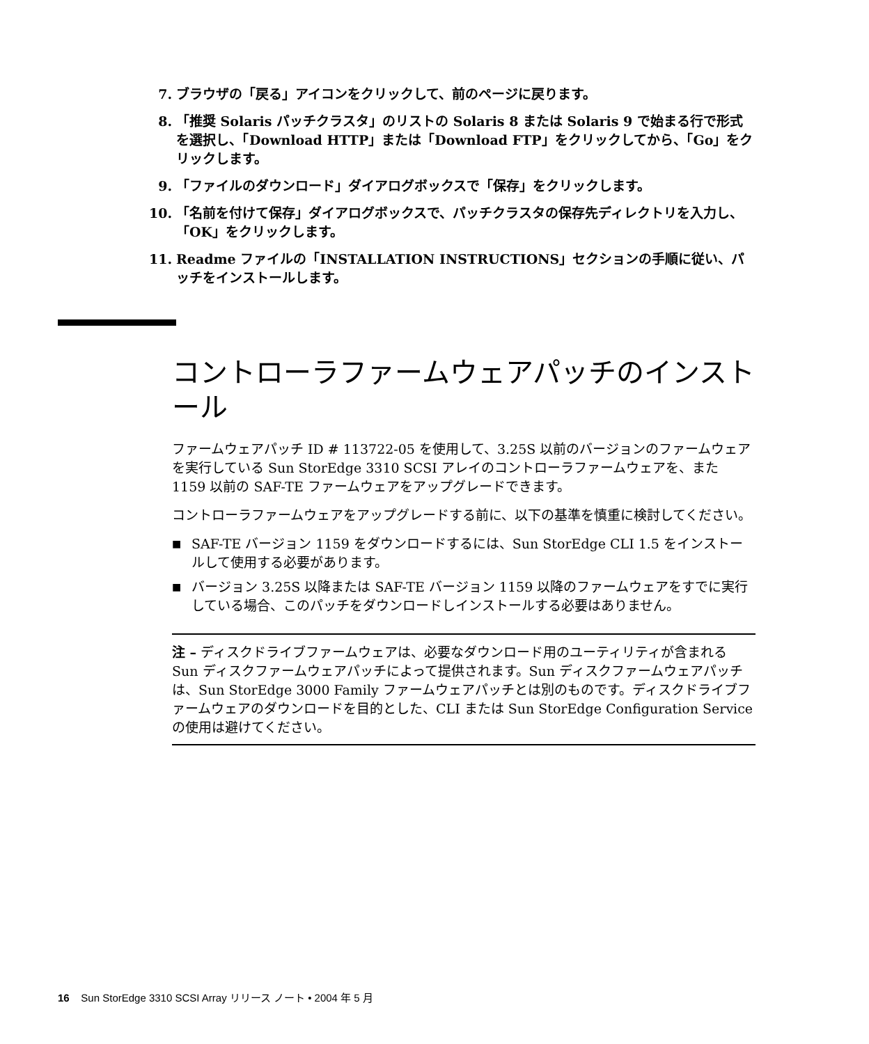7. ブラウザの「戻る」アイコンをクリックして、前のページに戻ります。
8. 「推奨 Solaris パッチクラスタ」のリストの Solaris 8 または Solaris 9 で始まる行で形式を選択し、「Download HTTP」または「Download FTP」をクリックしてから、「Go」をクリックします。
9. 「ファイルのダウンロード」ダイアログボックスで「保存」をクリックします。
10. 「名前を付けて保存」ダイアログボックスで、パッチクラスタの保存先ディレクトリを入力し、「OK」をクリックします。
11. Readme ファイルの「INSTALLATION INSTRUCTIONS」セクションの手順に従い、パッチをインストールします。
コントローラファームウェアパッチのインストール
ファームウェアパッチ ID # 113722-05 を使用して、3.25S 以前のバージョンのファームウェアを実行している Sun StorEdge 3310 SCSI アレイのコントローラファームウェアを、また 1159 以前の SAF-TE ファームウェアをアップグレードできます。
コントローラファームウェアをアップグレードする前に、以下の基準を慎重に検討してください。
■ SAF-TE バージョン 1159 をダウンロードするには、Sun StorEdge CLI 1.5 をインストールして使用する必要があります。
■ バージョン 3.25S 以降または SAF-TE バージョン 1159 以降のファームウェアをすでに実行している場合、このパッチをダウンロードしインストールする必要はありません。
注 – ディスクドライブファームウェアは、必要なダウンロード用のユーティリティが含まれる Sun ディスクファームウェアパッチによって提供されます。Sun ディスクファームウェアパッチは、Sun StorEdge 3000 Family ファームウェアパッチとは別のものです。ディスクドライブファームウェアのダウンロードを目的とした、CLI または Sun StorEdge Configuration Service の使用は避けてください。
16 Sun StorEdge 3310 SCSI Array リリース ノート • 2004 年 5 月